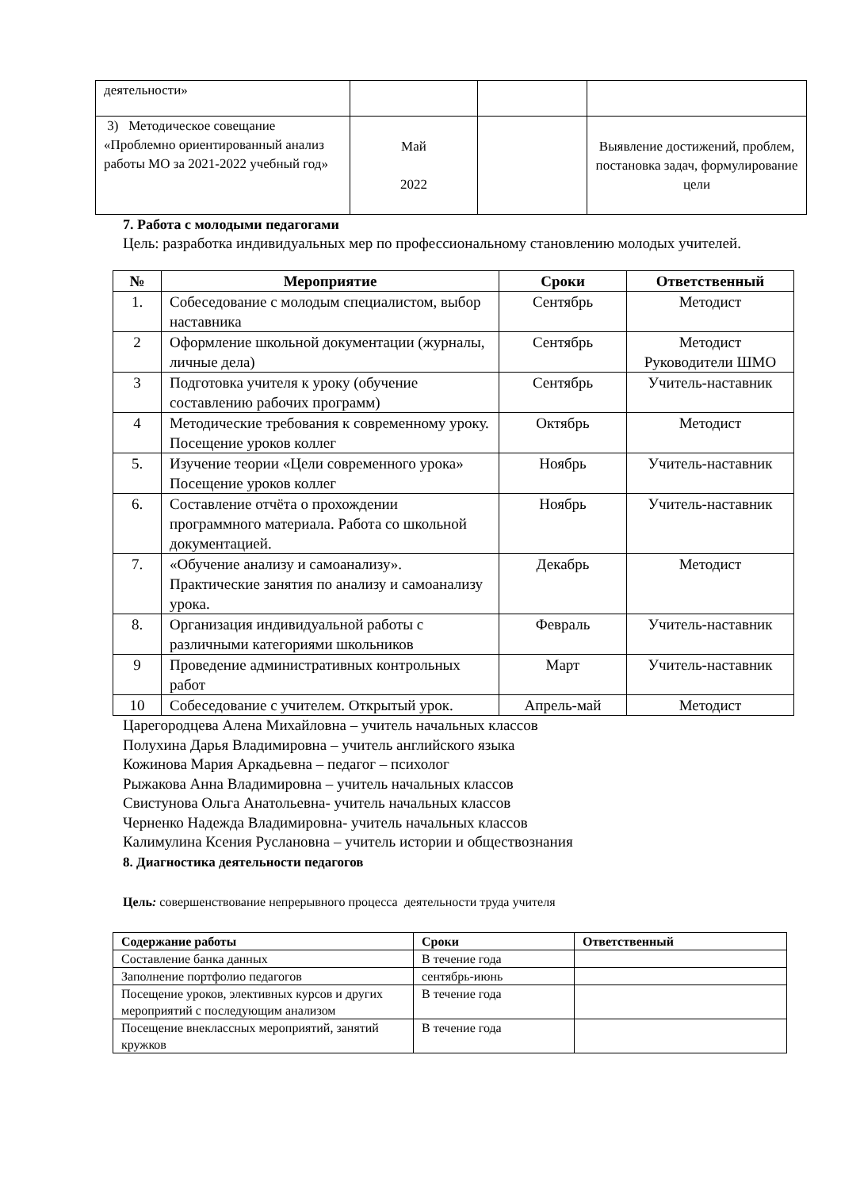| деятельности» | | | |
| 3) Методическое совещание «Проблемно ориентированный анализ работы МО за 2021-2022 учебный год» | Май 2022 | | Выявление достижений, проблем, постановка задач, формулирование цели |
7. Работа с молодыми педагогами
Цель: разработка индивидуальных мер по профессиональному становлению молодых учителей.
| № | Мероприятие | Сроки | Ответственный |
| --- | --- | --- | --- |
| 1. | Собеседование с молодым специалистом, выбор наставника | Сентябрь | Методист |
| 2 | Оформление школьной документации (журналы, личные дела) | Сентябрь | Методист Руководители ШМО |
| 3 | Подготовка учителя к уроку (обучение составлению рабочих программ) | Сентябрь | Учитель-наставник |
| 4 | Методические требования к современному уроку. Посещение уроков коллег | Октябрь | Методист |
| 5. | Изучение теории «Цели современного урока» Посещение уроков коллег | Ноябрь | Учитель-наставник |
| 6. | Составление отчёта о прохождении программного материала. Работа со школьной документацией. | Ноябрь | Учитель-наставник |
| 7. | «Обучение анализу и самоанализу». Практические занятия по анализу и самоанализу урока. | Декабрь | Методист |
| 8. | Организация индивидуальной работы с различными категориями школьников | Февраль | Учитель-наставник |
| 9 | Проведение административных контрольных работ | Март | Учитель-наставник |
| 10 | Собеседование с учителем. Открытый урок. | Апрель-май | Методист |
Царегородцева Алена Михайловна – учитель начальных классов
Полухина Дарья Владимировна – учитель английского языка
Кожинова Мария Аркадьевна – педагог – психолог
Рыжакова Анна Владимировна – учитель начальных классов
Свистунова Ольга Анатольевна- учитель начальных классов
Черненко Надежда Владимировна- учитель начальных классов
Калимулина Ксения Руслановна – учитель истории и обществознания
8. Диагностика деятельности педагогов
Цель: совершенствование непрерывного процесса деятельности труда учителя
| Содержание работы | Сроки | Ответственный |
| --- | --- | --- |
| Составление банка данных | В течение года | |
| Заполнение портфолио педагогов | сентябрь-июнь | |
| Посещение уроков, элективных курсов и других мероприятий с последующим анализом | В течение года | |
| Посещение внеклассных мероприятий, занятий кружков | В течение года | |